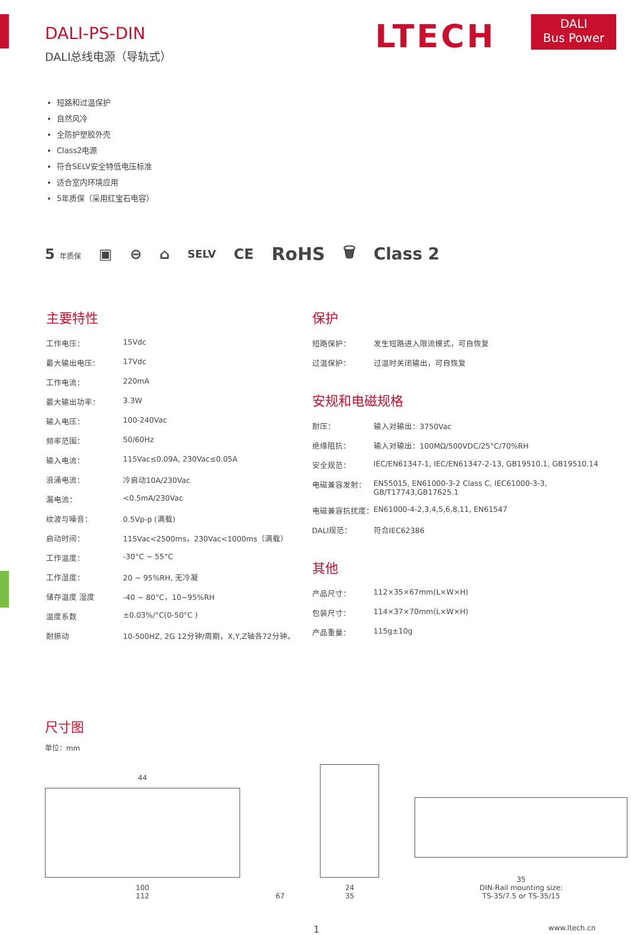DALI-PS-DIN
DALI总线电源（导轨式）
LTECH
DALI
Bus Power
短路和过温保护
自然风冷
全防护塑胶外壳
Class2电源
符合SELV安全特低电压标准
适合室内环境应用
5年质保（采用红宝石电容）
5 年质保 ▣ ⊖ ⌂ SELV CE RoHS 🗑 Class 2
主要特性
| 工作电压： | 15Vdc |
| 最大输出电压： | 17Vdc |
| 工作电流： | 220mA |
| 最大输出功率： | 3.3W |
| 输入电压： | 100-240Vac |
| 频率范围： | 50/60Hz |
| 输入电流： | 115Vac≤0.09A, 230Vac≤0.05A |
| 浪涌电流： | 冷启动10A/230Vac |
| 漏电流： | <0.5mA/230Vac |
| 纹波与噪音： | 0.5Vp-p (满载) |
| 启动时间： | 115Vac<2500ms，230Vac<1000ms（满载） |
| 工作温度： | -30°C ~ 55°C |
| 工作湿度： | 20 ~ 95%RH, 无冷凝 |
| 储存温度 湿度 | -40 ~ 80°C，10~95%RH |
| 温度系数 | ±0.03%/°C(0-50°C ) |
| 耐振动 | 10-500HZ, 2G 12分钟/周期，X,Y,Z轴各72分钟。 |
保护
| 短路保护： | 发生短路进入限流模式，可自恢复 |
| 过温保护： | 过温时关闭输出，可自恢复 |
安规和电磁规格
| 耐压： | 输入对输出：3750Vac |
| 绝缘阻抗： | 输入对输出：100MΩ/500VDC/25°C/70%RH |
| 安全规范： | IEC/EN61347-1, IEC/EN61347-2-13, GB19510.1, GB19510.14 |
| 电磁兼容发射： | EN55015, EN61000-3-2 Class C, IEC61000-3-3, GB/T17743,GB17625.1 |
| 电磁兼容抗扰度： | EN61000-4-2,3,4,5,6,8,11, EN61547 |
| DALI规范： | 符合IEC62386 |
其他
| 产品尺寸： | 112×35×67mm(L×W×H) |
| 包装尺寸： | 114×37×70mm(L×W×H) |
| 产品重量： | 115g±10g |
尺寸图
单位：mm
44
100
112
67
24
35
35
DIN-Rail mounting size:
TS-35/7.5 or TS-35/15
1 www.ltech.cn